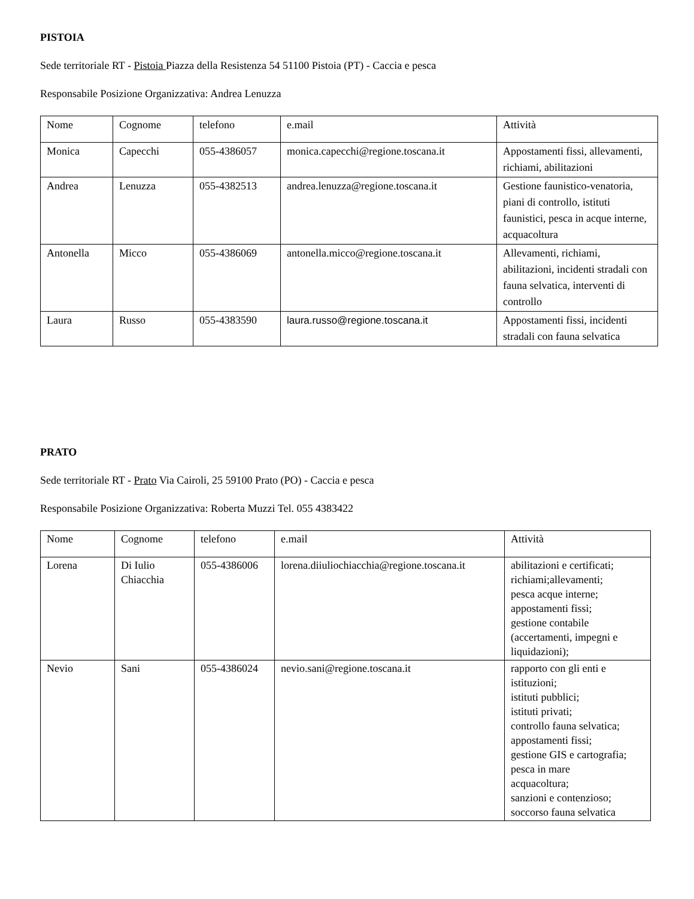PISTOIA
Sede territoriale RT - Pistoia Piazza della Resistenza 54 51100 Pistoia (PT) - Caccia e pesca
Responsabile Posizione Organizzativa: Andrea Lenuzza
| Nome | Cognome | telefono | e.mail | Attività |
| Monica | Capecchi | 055-4386057 | monica.capecchi@regione.toscana.it | Appostamenti fissi, allevamenti, richiami, abilitazioni |
| Andrea | Lenuzza | 055-4382513 | andrea.lenuzza@regione.toscana.it | Gestione faunistico-venatoria, piani di controllo, istituti faunistici, pesca in acque interne, acquacoltura |
| Antonella | Micco | 055-4386069 | antonella.micco@regione.toscana.it | Allevamenti, richiami, abilitazioni, incidenti stradali con fauna selvatica, interventi di controllo |
| Laura | Russo | 055-4383590 | laura.russo@regione.toscana.it | Appostamenti fissi, incidenti stradali con fauna selvatica |
PRATO
Sede territoriale RT - Prato Via Cairoli, 25 59100 Prato (PO) - Caccia e pesca
Responsabile Posizione Organizzativa: Roberta Muzzi Tel. 055 4383422
| Nome | Cognome | telefono | e.mail | Attività |
| Lorena | Di Iulio Chiacchia | 055-4386006 | lorena.diiuliochiacchia@regione.toscana.it | abilitazioni e certificati; richiami;allevamenti; pesca acque interne; appostamenti fissi; gestione contabile (accertamenti, impegni e liquidazioni); |
| Nevio | Sani | 055-4386024 | nevio.sani@regione.toscana.it | rapporto con gli enti e istituzioni; istituti pubblici; istituti privati; controllo fauna selvatica; appostamenti fissi; gestione GIS e cartografia; pesca in mare acquacoltura; sanzioni e contenzioso; soccorso fauna selvatica |